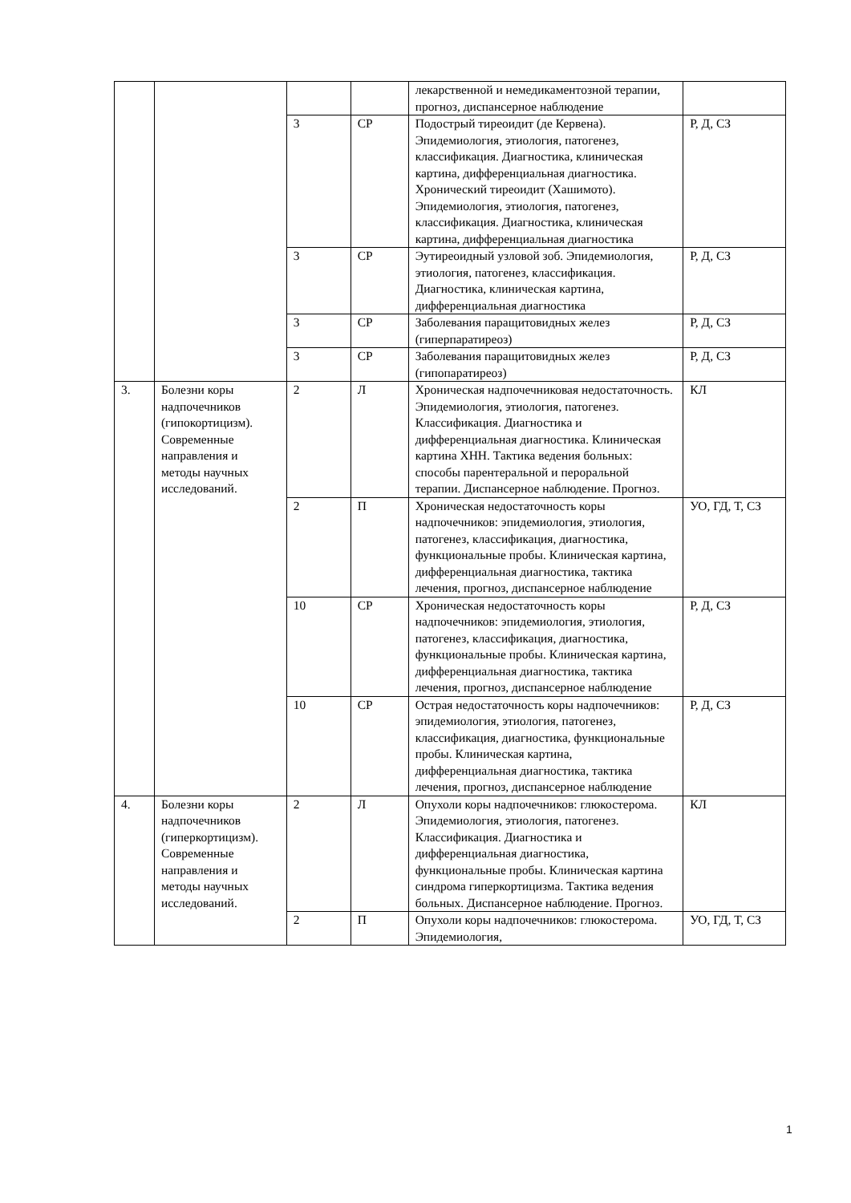| | | | | лекарственной и немедикаментозной терапии, прогноз, диспансерное наблюдение | |
| | | 3 | СР | Подострый тиреоидит (де Кервена). Эпидемиология, этиология, патогенез, классификация. Диагностика, клиническая картина, дифференциальная диагностика. Хронический тиреоидит (Хашимото). Эпидемиология, этиология, патогенез, классификация. Диагностика, клиническая картина, дифференциальная диагностика | Р, Д, СЗ |
| | | 3 | СР | Эутиреоидный узловой зоб. Эпидемиология, этиология, патогенез, классификация. Диагностика, клиническая картина, дифференциальная диагностика | Р, Д, СЗ |
| | | 3 | СР | Заболевания паращитовидных желез (гиперпаратиреоз) | Р, Д, СЗ |
| | | 3 | СР | Заболевания паращитовидных желез (гипопаратиреоз) | Р, Д, СЗ |
| 3. | Болезни коры надпочечников (гипокортицизм). Современные направления и методы научных исследований. | 2 | Л | Хроническая надпочечниковая недостаточность. Эпидемиология, этиология, патогенез. Классификация. Диагностика и дифференциальная диагностика. Клиническая картина ХНН. Тактика ведения больных: способы парентеральной и пероральной терапии. Диспансерное наблюдение. Прогноз. | КЛ |
| | | 2 | П | Хроническая недостаточность коры надпочечников: эпидемиология, этиология, патогенез, классификация, диагностика, функциональные пробы. Клиническая картина, дифференциальная диагностика, тактика лечения, прогноз, диспансерное наблюдение | УО, ГД, Т, СЗ |
| | | 10 | СР | Хроническая недостаточность коры надпочечников: эпидемиология, этиология, патогенез, классификация, диагностика, функциональные пробы. Клиническая картина, дифференциальная диагностика, тактика лечения, прогноз, диспансерное наблюдение | Р, Д, СЗ |
| | | 10 | СР | Острая недостаточность коры надпочечников: эпидемиология, этиология, патогенез, классификация, диагностика, функциональные пробы. Клиническая картина, дифференциальная диагностика, тактика лечения, прогноз, диспансерное наблюдение | Р, Д, СЗ |
| 4. | Болезни коры надпочечников (гиперкортицизм). Современные направления и методы научных исследований. | 2 | Л | Опухоли коры надпочечников: глюкостерома. Эпидемиология, этиология, патогенез. Классификация. Диагностика и дифференциальная диагностика, функциональные пробы. Клиническая картина синдрома гиперкортицизма. Тактика ведения больных. Диспансерное наблюдение. Прогноз. | КЛ |
| | | 2 | П | Опухоли коры надпочечников: глюкостерома. Эпидемиология, | УО, ГД, Т, СЗ |
1